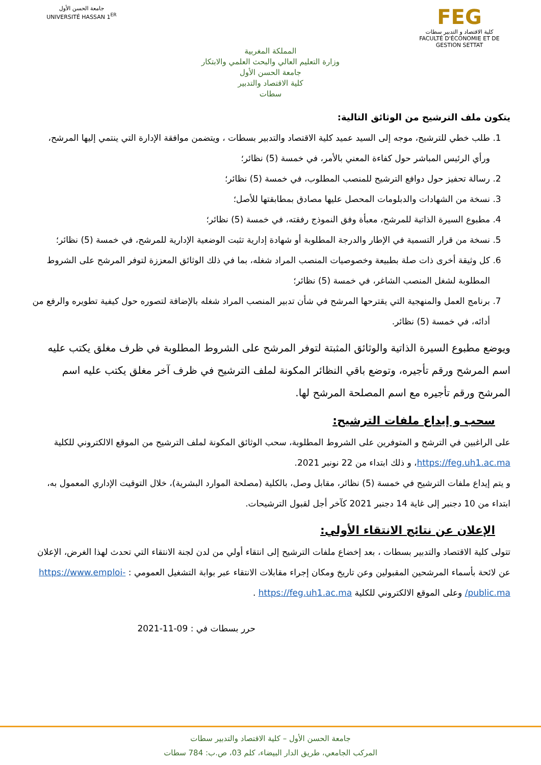FEG
كلية الاقتصاد و التدبير سطات
FACULTÉ D'ÉCONOMIE ET DE GESTION SETTAT
المملكة المغربية
وزارة التعليم العالي والبحث العلمي والابتكار
جامعة الحسن الأول
كلية الاقتصاد والتدبير
سطات
جامعة الحسن الأول
UNIVERSITÉ HASSAN 1<sup>ER</sup>
يتكون ملف الترشيح من الوثائق التالية:
1. طلب خطي للترشيح، موجه إلى السيد عميد كلية الاقتصاد والتدبير بسطات ، ويتضمن موافقة الإدارة التي ينتمي إليها المرشح، ورأي الرئيس المباشر حول كفاءة المعني بالأمر، في خمسة (5) نظائر؛
2. رسالة تحفيز حول دوافع الترشيح للمنصب المطلوب، في خمسة (5) نظائر؛
3. نسخة من الشهادات والدبلومات المحصل عليها مصادق بمطابقتها للأصل؛
4. مطبوع السيرة الذاتية للمرشح، معبأة وفق النموذج رفقته، في خمسة (5) نظائر؛
5. نسخة من قرار التسمية في الإطار والدرجة المطلوبة أو شهادة إدارية تثبت الوضعية الإدارية للمرشح، في خمسة (5) نظائر؛
6. كل وثيقة أخرى ذات صلة بطبيعة وخصوصيات المنصب المراد شغله، بما في ذلك الوثائق المعززة لتوفر المرشح على الشروط المطلوبة لشغل المنصب الشاغر، في خمسة (5) نظائر؛
7. برنامج العمل والمنهجية التي يقترحها المرشح في شأن تدبير المنصب المراد شغله بالإضافة لتصوره حول كيفية تطويره والرفع من أدائه، في خمسة (5) نظائر.
ويوضع مطبوع السيرة الذاتية والوثائق المثبتة لتوفر المرشح على الشروط المطلوبة في ظرف مغلق يكتب عليه اسم المرشح ورقم تأجيره، وتوضع باقي النظائر المكونة لملف الترشيح في ظرف آخر مغلق يكتب عليه اسم المرشح ورقم تأجيره مع اسم المصلحة المرشح لها.
سحب و إيداع ملفات الترشيح:
على الراغبين في الترشح و المتوفرين على الشروط المطلوبة، سحب الوثائق المكونة لملف الترشيح من الموقع الالكتروني للكلية https://feg.uh1.ac.ma، و ذلك ابتداء من 22 نونبر 2021.
و يتم إيداع ملفات الترشيح في خمسة (5) نظائر، مقابل وصل، بالكلية (مصلحة الموارد البشرية)، خلال التوقيت الإداري المعمول به، ابتداء من 10 دجنبر إلى غاية 14 دجنبر 2021 كآخر أجل لقبول الترشيحات.
الإعلان عن نتائج الانتقاء الأولي:
تتولى كلية الاقتصاد والتدبير بسطات ، بعد إخضاع ملفات الترشيح إلى انتقاء أولي من لدن لجنة الانتقاء التي تحدث لهذا الغرض، الإعلان عن لائحة بأسماء المرشحين المقبولين وعن تاريخ ومكان إجراء مقابلات الانتقاء عبر بوابة التشغيل العمومي : https://www.emploi-public.ma/ وعلى الموقع الالكتروني للكلية https://feg.uh1.ac.ma .
حرر بسطات في : 09-11-2021
جامعة الحسن الأول – كلية الاقتصاد والتدبير سطات
المركب الجامعي، طريق الدار البيضاء، كلم 03، ص.ب: 784 سطات